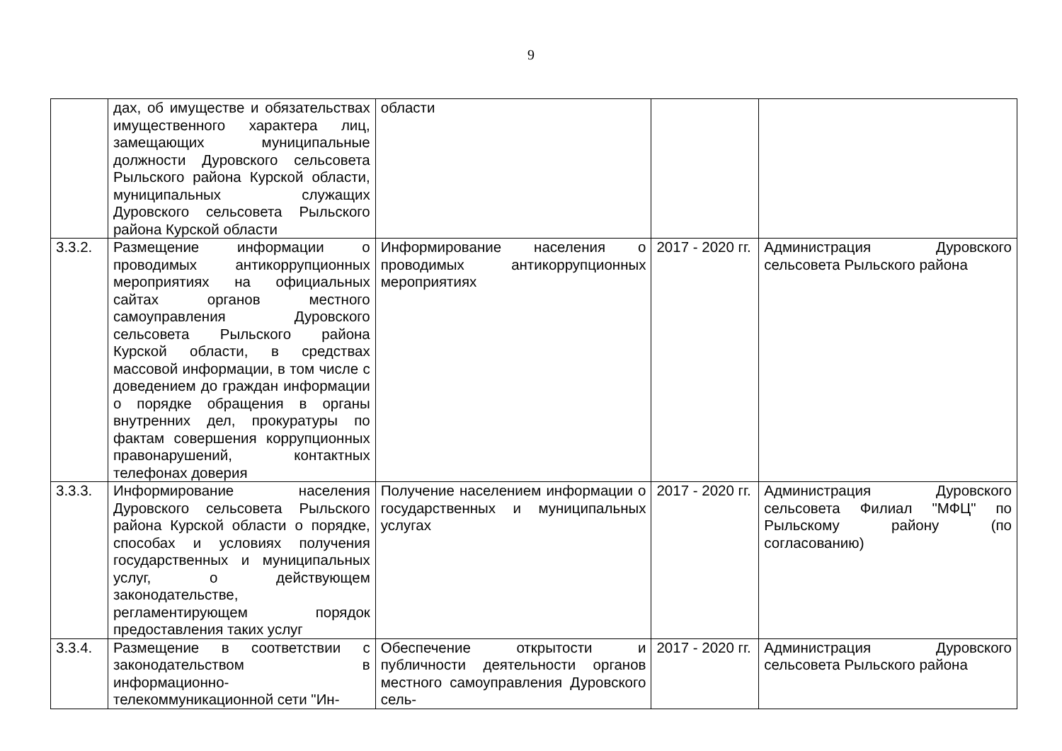9
| | дах, об имуществе и обязательствах имущественного характера лиц, замещающих муниципальные должности Дуровского сельсовета Рыльского района Курской области, муниципальных служащих Дуровского сельсовета Рыльского района Курской области | области | | |
| 3.3.2. | Размещение информации о проводимых антикоррупционных мероприятиях на официальных сайтах органов местного самоуправления Дуровского сельсовета Рыльского района Курской области, в средствах массовой информации, в том числе с доведением до граждан информации о порядке обращения в органы внутренних дел, прокуратуры по фактам совершения коррупционных правонарушений, контактных телефонах доверия | Информирование населения о проводимых антикоррупционных мероприятиях | 2017 - 2020 гг. | Администрация Дуровского сельсовета Рыльского района |
| 3.3.3. | Информирование населения Дуровского сельсовета Рыльского района Курской области о порядке, способах и условиях получения государственных и муниципальных услуг, о действующем законодательстве, регламентирующем порядок предоставления таких услуг | Получение населением информации о государственных и муниципальных услугах | 2017 - 2020 гг. | Администрация Дуровского сельсовета Филиал "МФЦ" по Рыльскому району (по согласованию) |
| 3.3.4. | Размещение в соответствии с законодательством в информационно-телекоммуникационной сети "Ин- | Обеспечение открытости и публичности деятельности органов местного самоуправления Дуровского сель- | 2017 - 2020 гг. | Администрация Дуровского сельсовета Рыльского района |